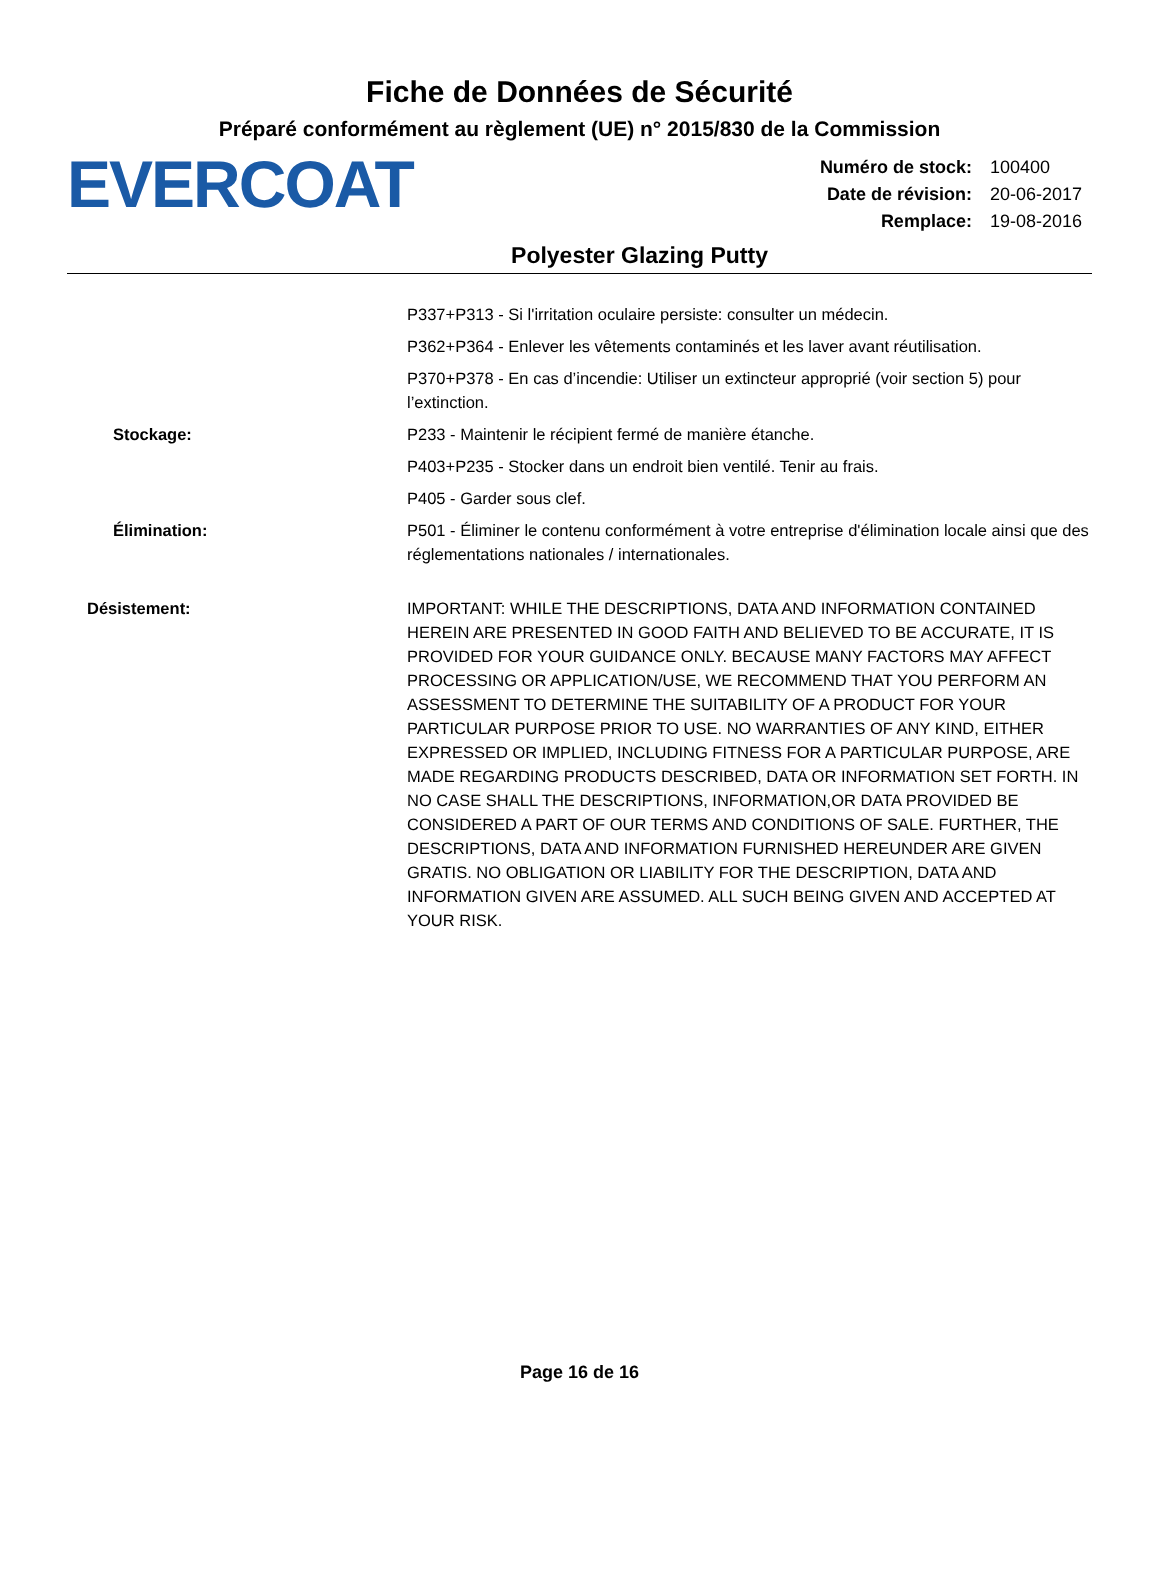Fiche de Données de Sécurité
Préparé conformément au règlement (UE) n° 2015/830 de la Commission
EVERCOAT
| Numéro de stock: | 100400 |
| Date de révision: | 20-06-2017 |
| Remplace: | 19-08-2016 |
Polyester Glazing Putty
P337+P313 - Si l'irritation oculaire persiste: consulter un médecin.
P362+P364 - Enlever les vêtements contaminés et les laver avant réutilisation.
P370+P378 - En cas d’incendie: Utiliser un extincteur approprié (voir section 5) pour l’extinction.
Stockage: P233 - Maintenir le récipient fermé de manière étanche.
P403+P235 - Stocker dans un endroit bien ventilé. Tenir au frais.
P405 - Garder sous clef.
Élimination: P501 - Éliminer le contenu conformément à votre entreprise d'élimination locale ainsi que des réglementations nationales / internationales.
Désistement: IMPORTANT: WHILE THE DESCRIPTIONS, DATA AND INFORMATION CONTAINED HEREIN ARE PRESENTED IN GOOD FAITH AND BELIEVED TO BE ACCURATE, IT IS PROVIDED FOR YOUR GUIDANCE ONLY. BECAUSE MANY FACTORS MAY AFFECT PROCESSING OR APPLICATION/USE, WE RECOMMEND THAT YOU PERFORM AN ASSESSMENT TO DETERMINE THE SUITABILITY OF A PRODUCT FOR YOUR PARTICULAR PURPOSE PRIOR TO USE. NO WARRANTIES OF ANY KIND, EITHER EXPRESSED OR IMPLIED, INCLUDING FITNESS FOR A PARTICULAR PURPOSE, ARE MADE REGARDING PRODUCTS DESCRIBED, DATA OR INFORMATION SET FORTH. IN NO CASE SHALL THE DESCRIPTIONS, INFORMATION,OR DATA PROVIDED BE CONSIDERED A PART OF OUR TERMS AND CONDITIONS OF SALE. FURTHER, THE DESCRIPTIONS, DATA AND INFORMATION FURNISHED HEREUNDER ARE GIVEN GRATIS. NO OBLIGATION OR LIABILITY FOR THE DESCRIPTION, DATA AND INFORMATION GIVEN ARE ASSUMED. ALL SUCH BEING GIVEN AND ACCEPTED AT YOUR RISK.
Page 16 de 16